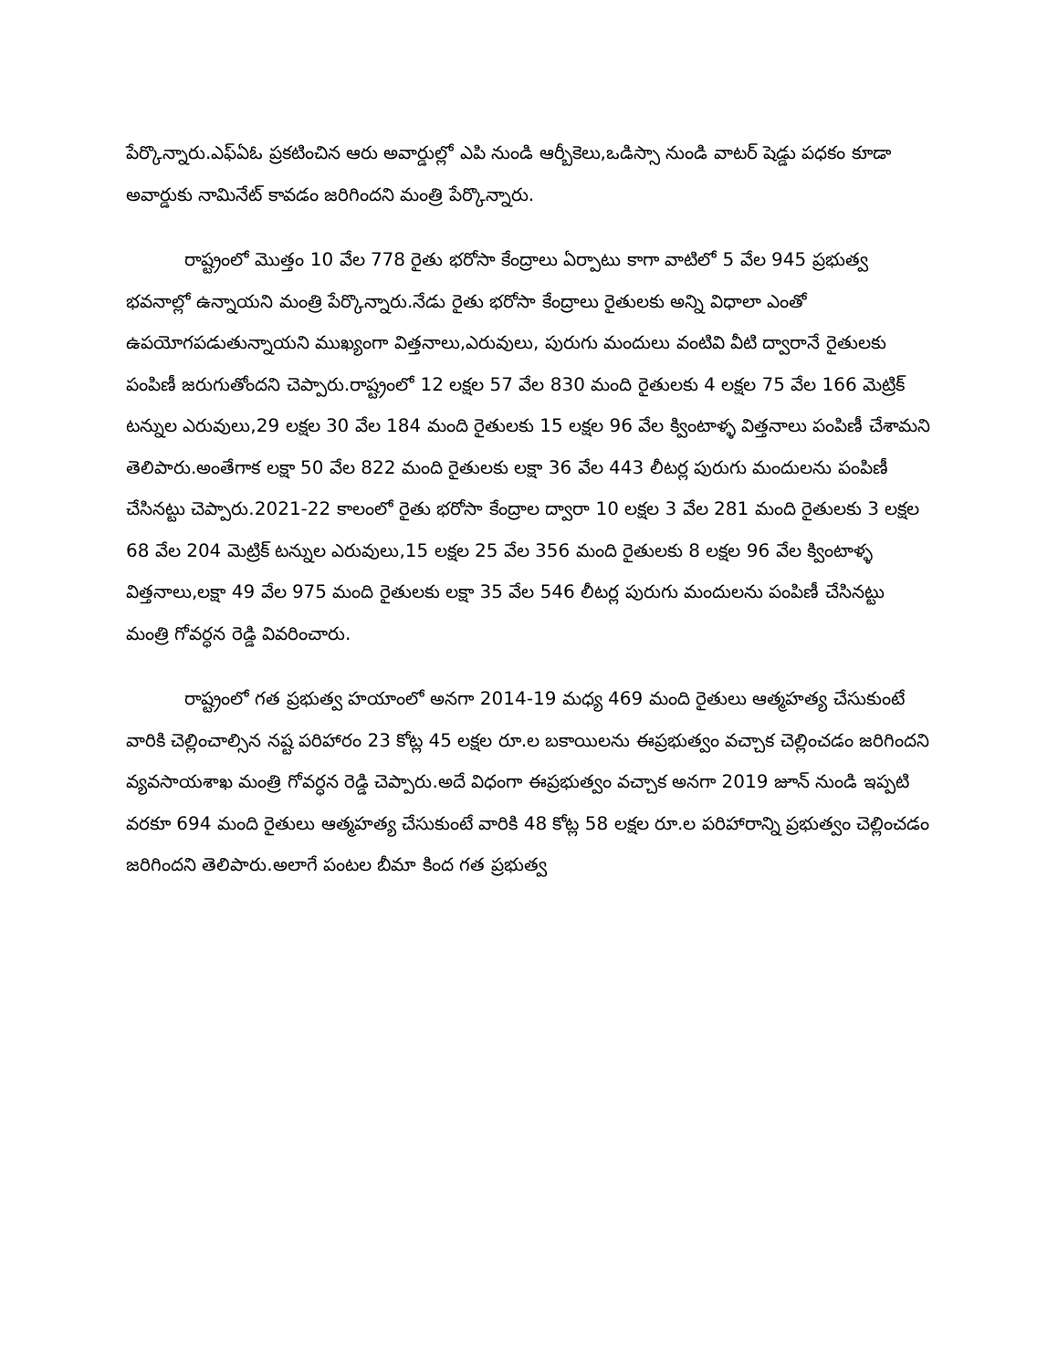పేర్కొన్నారు.ఎఫ్ఏఓ ప్రకటించిన ఆరు అవార్డుల్లో ఎపి నుండి ఆర్బీకెలు,ఒడిస్సా నుండి వాటర్ షెడ్డు పధకం కూడా అవార్డుకు నామినేట్ కావడం జరిగిందని మంత్రి పేర్కొన్నారు.
రాష్ట్రంలో మొత్తం 10 వేల 778 రైతు భరోసా కేంద్రాలు ఏర్పాటు కాగా వాటిలో 5 వేల 945 ప్రభుత్వ భవనాల్లో ఉన్నాయని మంత్రి పేర్కొన్నారు.నేడు రైతు భరోసా కేంద్రాలు రైతులకు అన్ని విధాలా ఎంతో ఉపయోగపడుతున్నాయని ముఖ్యంగా విత్తనాలు,ఎరువులు, పురుగు మందులు వంటివి వీటి ద్వారానే రైతులకు పంపిణీ జరుగుతోందని చెప్పారు.రాష్ట్రంలో 12 లక్షల 57 వేల 830 మంది రైతులకు 4 లక్షల 75 వేల 166 మెట్రిక్ టన్నుల ఎరువులు,29 లక్షల 30 వేల 184 మంది రైతులకు 15 లక్షల 96 వేల క్వింటాళ్ళ విత్తనాలు పంపిణీ చేశామని తెలిపారు.అంతేగాక లక్షా 50 వేల 822 మంది రైతులకు లక్షా 36 వేల 443 లీటర్ల పురుగు మందులను పంపిణీ చేసినట్టు చెప్పారు.2021-22 కాలంలో రైతు భరోసా కేంద్రాల ద్వారా 10 లక్షల 3 వేల 281 మంది రైతులకు 3 లక్షల 68 వేల 204 మెట్రిక్ టన్నుల ఎరువులు,15 లక్షల 25 వేల 356 మంది రైతులకు 8 లక్షల 96 వేల క్వింటాళ్ళ విత్తనాలు,లక్షా 49 వేల 975 మంది రైతులకు లక్షా 35 వేల 546 లీటర్ల పురుగు మందులను పంపిణీ చేసినట్టు మంత్రి గోవర్ధన రెడ్డి వివరించారు.
రాష్ట్రంలో గత ప్రభుత్వ హయాంలో అనగా 2014-19 మధ్య 469 మంది రైతులు ఆత్మహత్య చేసుకుంటే వారికి చెల్లించాల్సిన నష్ట పరిహారం 23 కోట్ల 45 లక్షల రూ.ల బకాయిలను ఈప్రభుత్వం వచ్చాక చెల్లించడం జరిగిందని వ్యవసాయశాఖ మంత్రి గోవర్ధన రెడ్డి చెప్పారు.అదే విధంగా ఈప్రభుత్వం వచ్చాక అనగా 2019 జూన్ నుండి ఇప్పటి వరకూ 694 మంది రైతులు ఆత్మహత్య చేసుకుంటే వారికి 48 కోట్ల 58 లక్షల రూ.ల పరిహారాన్ని ప్రభుత్వం చెల్లించడం జరిగిందని తెలిపారు.అలాగే పంటల బీమా కింద గత ప్రభుత్వ